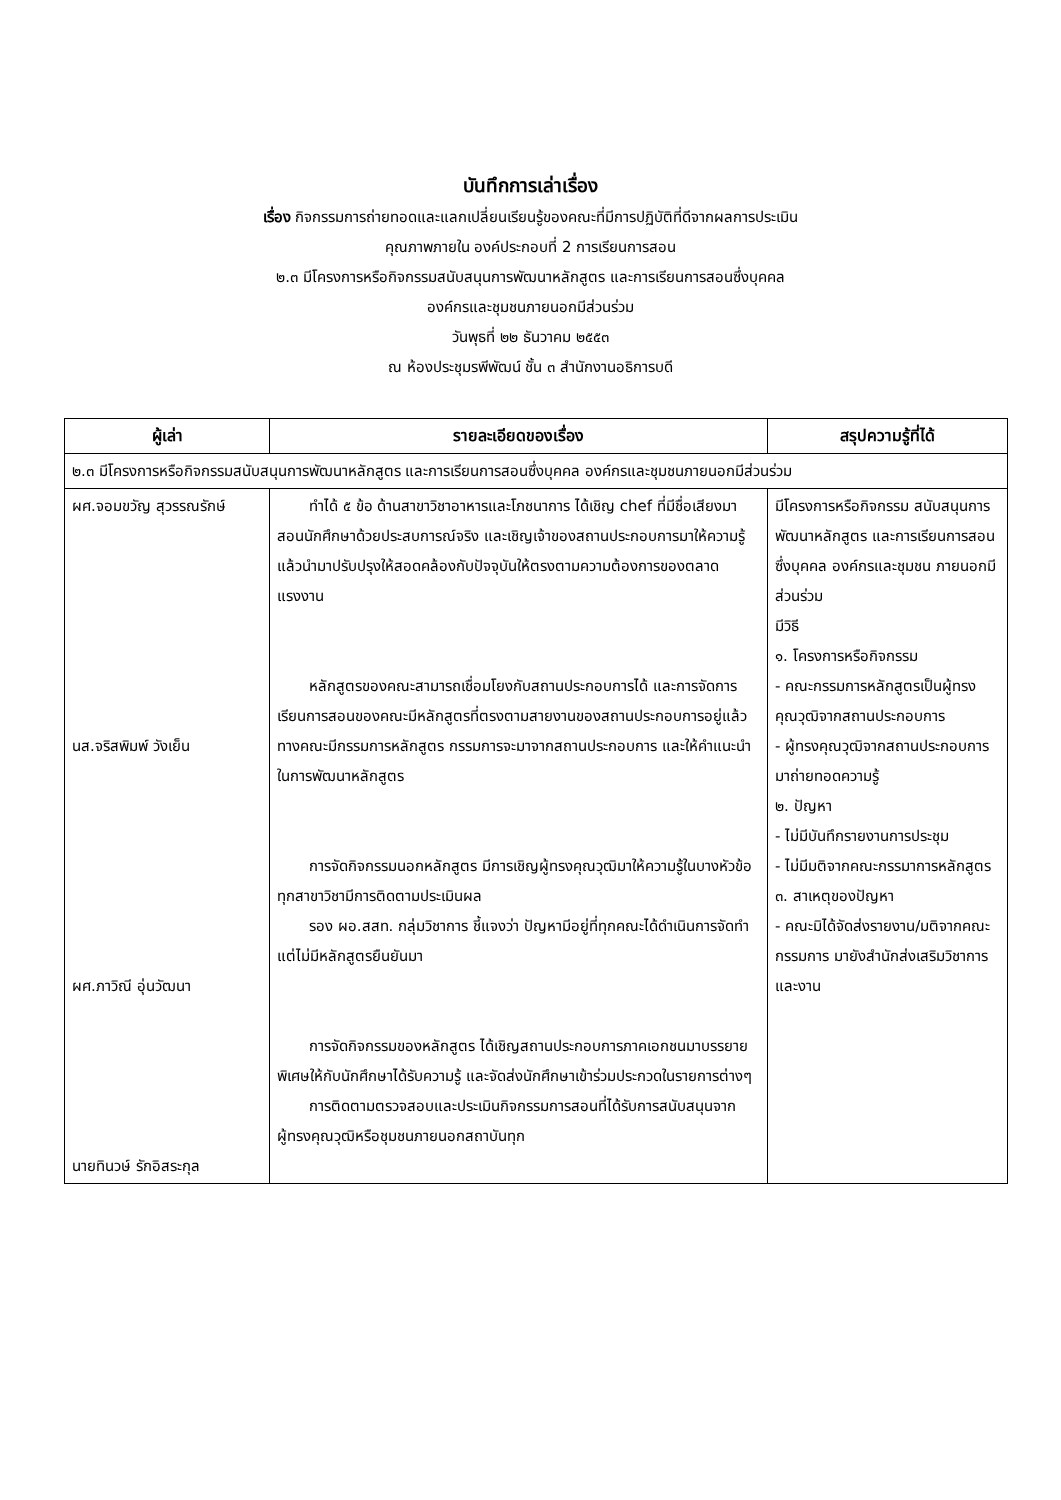บันทึกการเล่าเรื่อง
เรื่อง กิจกรรมการถ่ายทอดและแลกเปลี่ยนเรียนรู้ของคณะที่มีการปฏิบัติที่ดีจากผลการประเมิน
คุณภาพภายใน องค์ประกอบที่ 2 การเรียนการสอน
๒.๓ มีโครงการหรือกิจกรรมสนับสนุนการพัฒนาหลักสูตร และการเรียนการสอนซึ่งบุคคล
องค์กรและชุมชนภายนอกมีส่วนร่วม
วันพุธที่ ๒๒ ธันวาคม ๒๕๕๓
ณ ห้องประชุมรพีพัฒน์ ชั้น ๓ สำนักงานอธิการบดี
| ผู้เล่า | รายละเอียดของเรื่อง | สรุปความรู้ที่ได้ |
| --- | --- | --- |
| ๒.๓ มีโครงการหรือกิจกรรมสนับสนุนการพัฒนาหลักสูตร และการเรียนการสอนซึ่งบุคคล องค์กรและชุมชนภายนอกมีส่วนร่วม | | |
| ผศ.จอมขวัญ สุวรรณรักษ์ นส.จริสพิมพ์ วังเย็น ผศ.ภาวิณี อุ่นวัฒนา นายทินวษ์ รักอิสระกุล | ทำได้ ๕ ข้อ ด้านสาขาวิชาอาหารและโภชนาการ ได้เชิญ chef ที่มีชื่อเสียงมาสอนนักศึกษาด้วยประสบการณ์จริง และเชิญเจ้าของสถานประกอบการมาให้ความรู้ แล้วนำมาปรับปรุงให้สอดคล้องกับปัจจุบันให้ตรงตามความต้องการของตลาดแรงงาน หลักสูตรของคณะสามารถเชื่อมโยงกับสถานประกอบการได้ และการจัดการเรียนการสอนของคณะมีหลักสูตรที่ตรงตามสายงานของสถานประกอบการอยู่แล้ว ทางคณะมีกรรมการหลักสูตร กรรมการจะมาจากสถานประกอบการ และให้คำแนะนำในการพัฒนาหลักสูตร การจัดกิจกรรมนอกหลักสูตร มีการเชิญผู้ทรงคุณวุฒิมาให้ความรู้ในบางหัวข้อ ทุกสาขาวิชามีการติดตามประเมินผล รอง ผอ.สสท. กลุ่มวิชาการ ชี้แจงว่า ปัญหามีอยู่ที่ทุกคณะได้ดำเนินการจัดทำแต่ไม่มีหลักสูตรยืนยันมา การจัดกิจกรรมของหลักสูตร ได้เชิญสถานประกอบการภาคเอกชนมาบรรยายพิเศษให้กับนักศึกษาได้รับความรู้ และจัดส่งนักศึกษาเข้าร่วมประกวดในรายการต่างๆ การติดตามตรวจสอบและประเมินกิจกรรมการสอนที่ได้รับการสนับสนุนจากผู้ทรงคุณวุฒิหรือชุมชนภายนอกสถาบันทุก | มีโครงการหรือกิจกรรม สนับสนุนการพัฒนาหลักสูตร และการเรียนการสอนซึ่งบุคคล องค์กรและชุมชน ภายนอกมีส่วนร่วม มีวิธี ๑. โครงการหรือกิจกรรม - คณะกรรมการหลักสูตรเป็นผู้ทรงคุณวุฒิจากสถานประกอบการ - ผู้ทรงคุณวุฒิจากสถานประกอบการมาถ่ายทอดความรู้ ๒. ปัญหา - ไม่มีบันทึกรายงานการประชุม - ไม่มีมติจากคณะกรรมาการหลักสูตร ๓. สาเหตุของปัญหา - คณะมิได้จัดส่งรายงาน/มติจากคณะกรรมการ มายังสำนักส่งเสริมวิชาการและงาน |